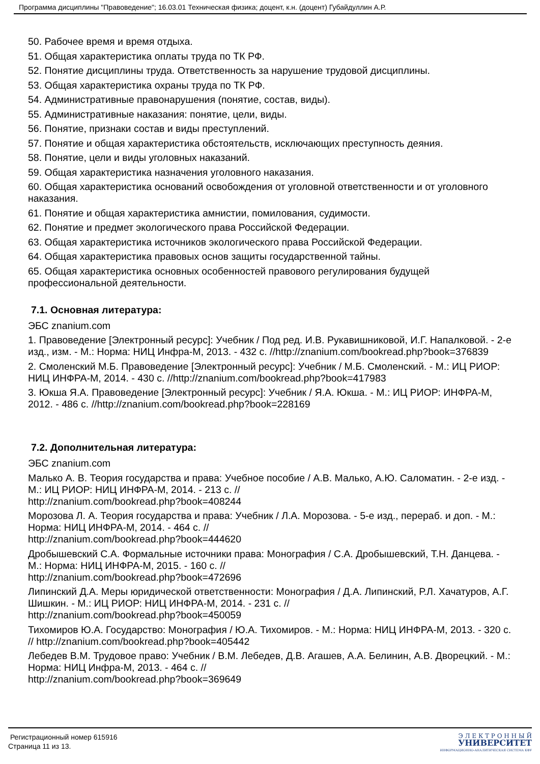Программа дисциплины "Правоведение"; 16.03.01 Техническая физика; доцент, к.н. (доцент) Губайдуллин А.Р.
50. Рабочее время и время отдыха.
51. Общая характеристика оплаты труда по ТК РФ.
52. Понятие дисциплины труда. Ответственность за нарушение трудовой дисциплины.
53. Общая характеристика охраны труда по ТК РФ.
54. Административные правонарушения (понятие, состав, виды).
55. Административные наказания: понятие, цели, виды.
56. Понятие, признаки состав и виды преступлений.
57. Понятие и общая характеристика обстоятельств, исключающих преступность деяния.
58. Понятие, цели и виды уголовных наказаний.
59. Общая характеристика назначения уголовного наказания.
60. Общая характеристика оснований освобождения от уголовной ответственности и от уголовного наказания.
61. Понятие и общая характеристика амнистии, помилования, судимости.
62. Понятие и предмет экологического права Российской Федерации.
63. Общая характеристика источников экологического права Российской Федерации.
64. Общая характеристика правовых основ защиты государственной тайны.
65. Общая характеристика основных особенностей правового регулирования будущей профессиональной деятельности.
7.1. Основная литература:
ЭБС znanium.com
1. Правоведение [Электронный ресурс]: Учебник / Под ред. И.В. Рукавишниковой, И.Г. Напалковой. - 2-е изд., изм. - М.: Норма: НИЦ Инфра-М, 2013. - 432 с. //http://znanium.com/bookread.php?book=376839
2. Смоленский М.Б. Правоведение [Электронный ресурс]: Учебник / М.Б. Смоленский. - М.: ИЦ РИОР: НИЦ ИНФРА-М, 2014. - 430 с. //http://znanium.com/bookread.php?book=417983
3. Юкша Я.А. Правоведение [Электронный ресурс]: Учебник / Я.А. Юкша. - М.: ИЦ РИОР: ИНФРА-М, 2012. - 486 с. //http://znanium.com/bookread.php?book=228169
7.2. Дополнительная литература:
ЭБС znanium.com
Малько А. В. Теория государства и права: Учебное пособие / А.В. Малько, А.Ю. Саломатин. - 2-е изд. - М.: ИЦ РИОР: НИЦ ИНФРА-М, 2014. - 213 с. //
http://znanium.com/bookread.php?book=408244
Морозова Л. А. Теория государства и права: Учебник / Л.А. Морозова. - 5-е изд., перераб. и доп. - М.: Норма: НИЦ ИНФРА-М, 2014. - 464 с. //
http://znanium.com/bookread.php?book=444620
Дробышевский С.А. Формальные источники права: Монография / С.А. Дробышевский, Т.Н. Данцева. - М.: Норма: НИЦ ИНФРА-М, 2015. - 160 с. //
http://znanium.com/bookread.php?book=472696
Липинский Д.А. Меры юридической ответственности: Монография / Д.А. Липинский, Р.Л. Хачатуров, А.Г. Шишкин. - М.: ИЦ РИОР: НИЦ ИНФРА-М, 2014. - 231 с. //
http://znanium.com/bookread.php?book=450059
Тихомиров Ю.А. Государство: Монография / Ю.А. Тихомиров. - М.: Норма: НИЦ ИНФРА-М, 2013. - 320 с. // http://znanium.com/bookread.php?book=405442
Лебедев В.М. Трудовое право: Учебник / В.М. Лебедев, Д.В. Агашев, А.А. Белинин, А.В. Дворецкий. - М.: Норма: НИЦ Инфра-М, 2013. - 464 с. //
http://znanium.com/bookread.php?book=369649
Регистрационный номер 615916
Страница 11 из 13.
Э Л Е К Т Р О Н Н Ы Й
УНИВЕРСИТЕТ
ИНФОРМАЦИОННО-АНАЛИТИЧЕСКАЯ СИСТЕМА КФУ